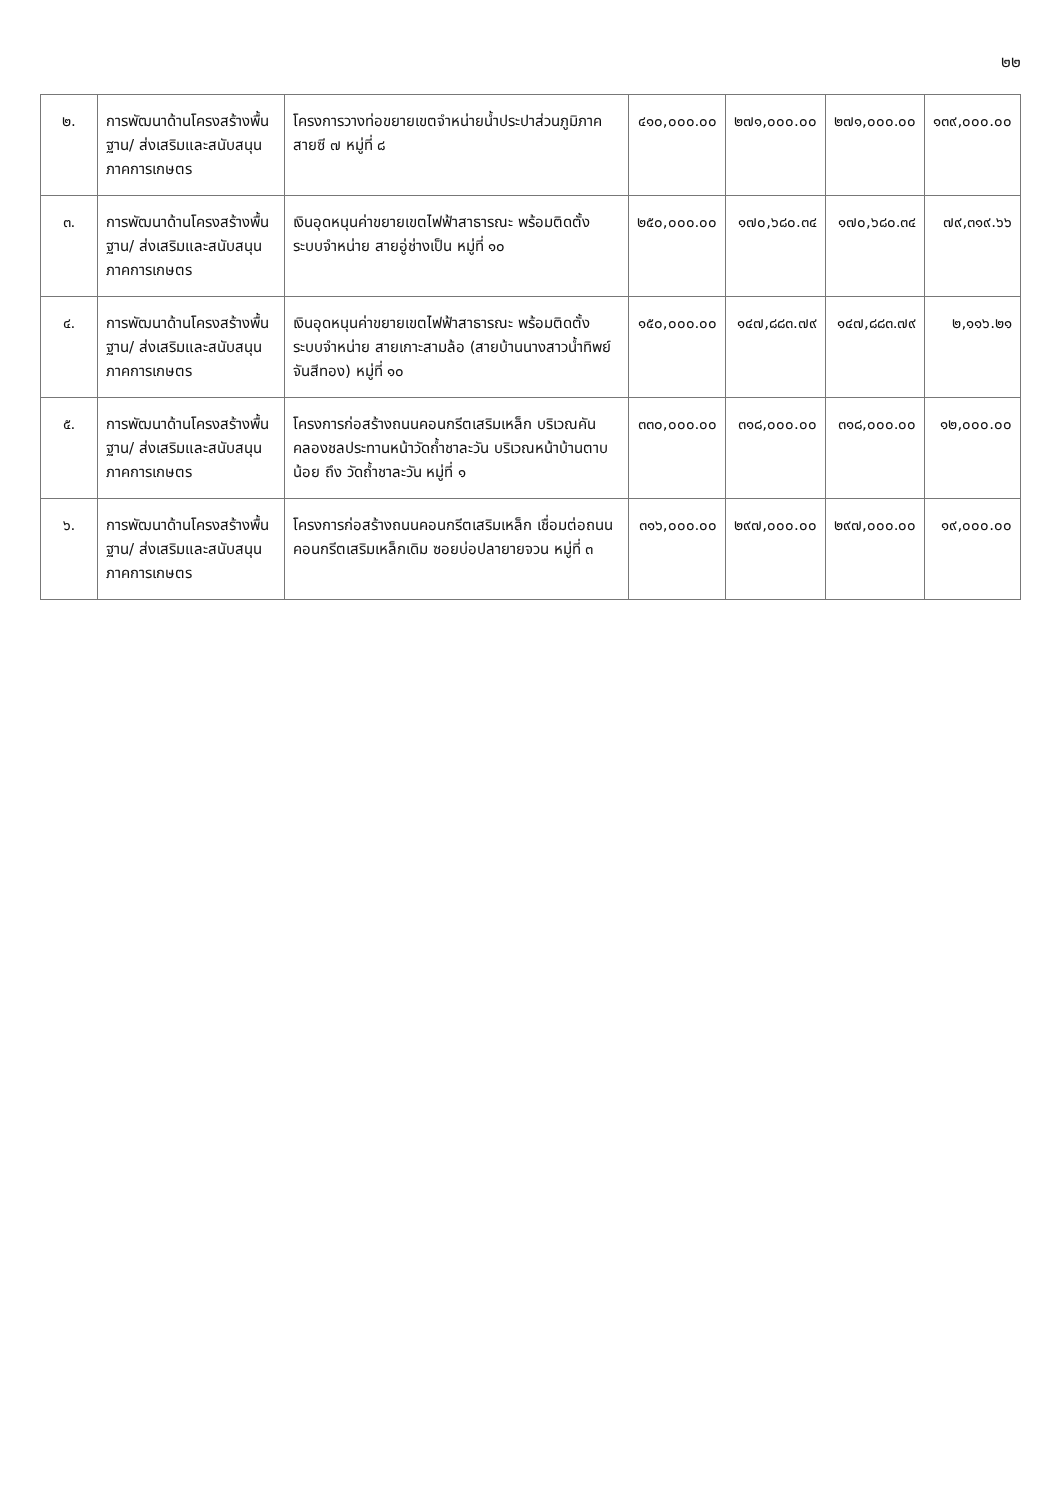๒๒
| ๒. | การพัฒนาด้านโครงสร้างพื้นฐาน/ ส่งเสริมและสนับสนุนภาคการเกษตร | โครงการวางท่อขยายเขตจำหน่ายน้ำประปาส่วนภูมิภาค สายซี ๗ หมู่ที่ ๘ | ๔๑๐,๐๐๐.๐๐ | ๒๗๑,๐๐๐.๐๐ | ๒๗๑,๐๐๐.๐๐ | ๑๓๙,๐๐๐.๐๐ |
| ๓. | การพัฒนาด้านโครงสร้างพื้นฐาน/ ส่งเสริมและสนับสนุนภาคการเกษตร | เงินอุดหนุนค่าขยายเขตไฟฟ้าสาธารณะ พร้อมติดตั้งระบบจำหน่าย สายอู่ช่างเป็น หมู่ที่ ๑๐ | ๒๕๐,๐๐๐.๐๐ | ๑๗๐,๖๘๐.๓๔ | ๑๗๐,๖๘๐.๓๔ | ๗๙,๓๑๙.๖๖ |
| ๔. | การพัฒนาด้านโครงสร้างพื้นฐาน/ ส่งเสริมและสนับสนุนภาคการเกษตร | เงินอุดหนุนค่าขยายเขตไฟฟ้าสาธารณะ พร้อมติดตั้งระบบจำหน่าย สายเกาะสามล้อ (สายบ้านนางสาวน้ำทิพย์ จันสีทอง) หมู่ที่ ๑๐ | ๑๕๐,๐๐๐.๐๐ | ๑๔๗,๘๘๓.๗๙ | ๑๔๗,๘๘๓.๗๙ | ๒,๑๑๖.๒๑ |
| ๕. | การพัฒนาด้านโครงสร้างพื้นฐาน/ ส่งเสริมและสนับสนุนภาคการเกษตร | โครงการก่อสร้างถนนคอนกรีตเสริมเหล็ก บริเวณคันคลองชลประทานหน้าวัดถ้ำชาละวัน บริเวณหน้าบ้านตาบน้อย ถึง วัดถ้ำชาละวัน หมู่ที่ ๑ | ๓๓๐,๐๐๐.๐๐ | ๓๑๘,๐๐๐.๐๐ | ๓๑๘,๐๐๐.๐๐ | ๑๒,๐๐๐.๐๐ |
| ๖. | การพัฒนาด้านโครงสร้างพื้นฐาน/ ส่งเสริมและสนับสนุนภาคการเกษตร | โครงการก่อสร้างถนนคอนกรีตเสริมเหล็ก เชื่อมต่อถนนคอนกรีตเสริมเหล็กเดิม ซอยบ่อปลายายจวน หมู่ที่ ๓ | ๓๑๖,๐๐๐.๐๐ | ๒๙๗,๐๐๐.๐๐ | ๒๙๗,๐๐๐.๐๐ | ๑๙,๐๐๐.๐๐ |